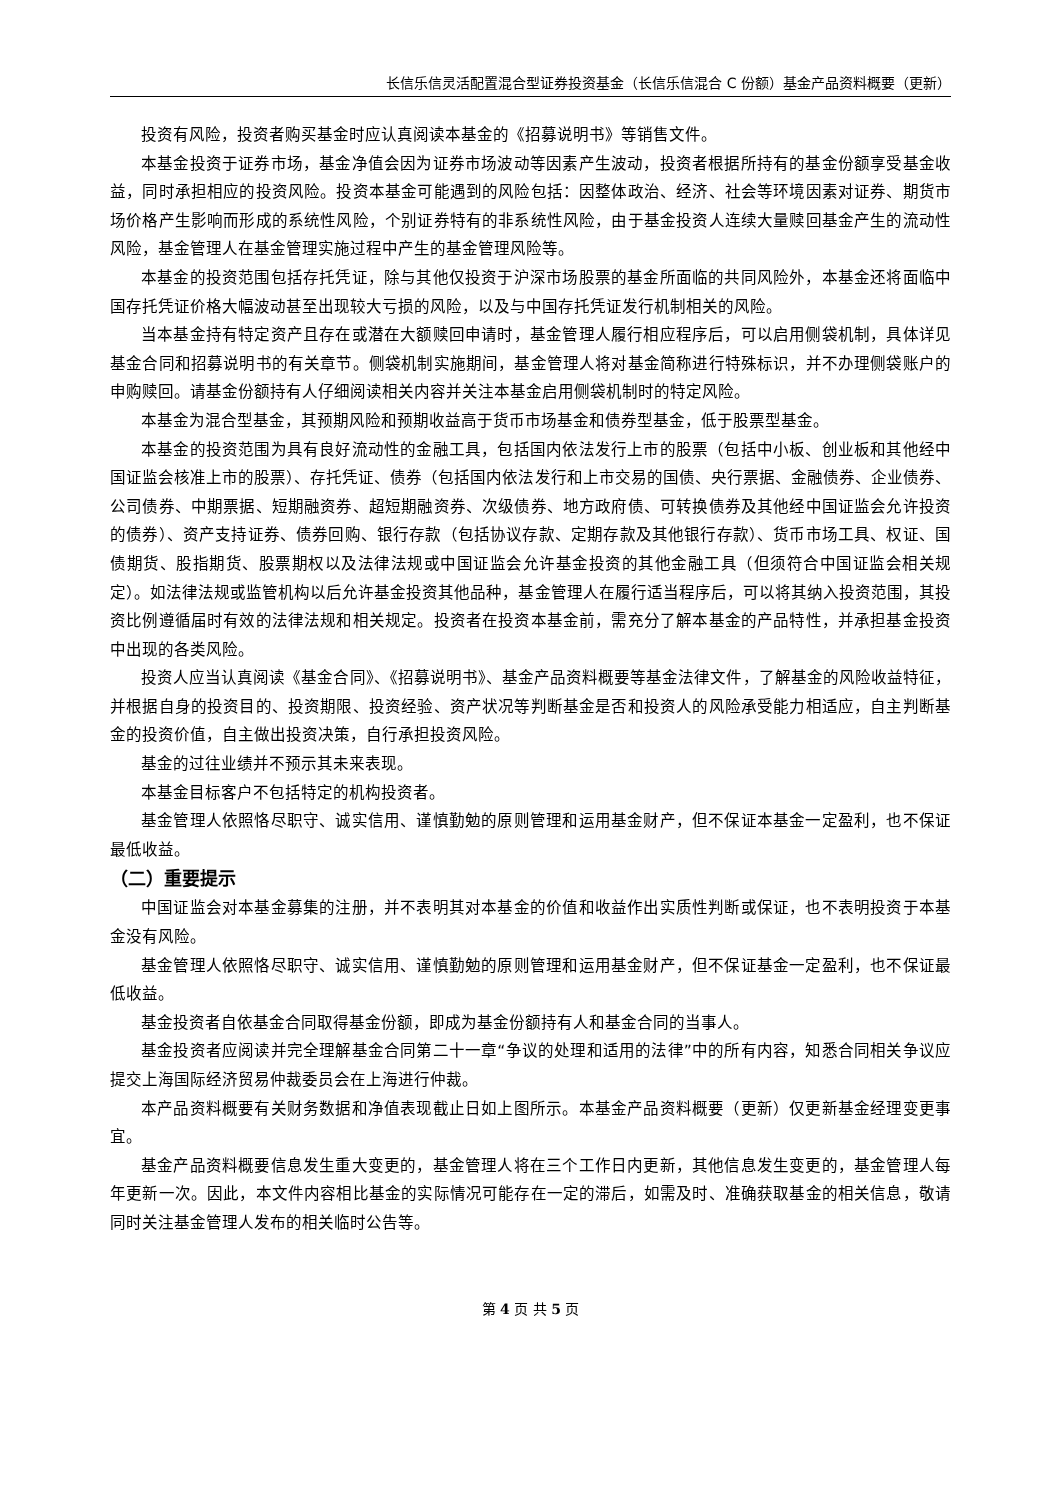长信乐信灵活配置混合型证券投资基金（长信乐信混合 C 份额）基金产品资料概要（更新）
投资有风险，投资者购买基金时应认真阅读本基金的《招募说明书》等销售文件。
本基金投资于证券市场，基金净值会因为证券市场波动等因素产生波动，投资者根据所持有的基金份额享受基金收益，同时承担相应的投资风险。投资本基金可能遇到的风险包括：因整体政治、经济、社会等环境因素对证券、期货市场价格产生影响而形成的系统性风险，个别证券特有的非系统性风险，由于基金投资人连续大量赎回基金产生的流动性风险，基金管理人在基金管理实施过程中产生的基金管理风险等。
本基金的投资范围包括存托凭证，除与其他仅投资于沪深市场股票的基金所面临的共同风险外，本基金还将面临中国存托凭证价格大幅波动甚至出现较大亏损的风险，以及与中国存托凭证发行机制相关的风险。
当本基金持有特定资产且存在或潜在大额赎回申请时，基金管理人履行相应程序后，可以启用侧袋机制，具体详见基金合同和招募说明书的有关章节。侧袋机制实施期间，基金管理人将对基金简称进行特殊标识，并不办理侧袋账户的申购赎回。请基金份额持有人仔细阅读相关内容并关注本基金启用侧袋机制时的特定风险。
本基金为混合型基金，其预期风险和预期收益高于货币市场基金和债券型基金，低于股票型基金。
本基金的投资范围为具有良好流动性的金融工具，包括国内依法发行上市的股票（包括中小板、创业板和其他经中国证监会核准上市的股票）、存托凭证、债券（包括国内依法发行和上市交易的国债、央行票据、金融债券、企业债券、公司债券、中期票据、短期融资券、超短期融资券、次级债券、地方政府债、可转换债券及其他经中国证监会允许投资的债券）、资产支持证券、债券回购、银行存款（包括协议存款、定期存款及其他银行存款）、货币市场工具、权证、国债期货、股指期货、股票期权以及法律法规或中国证监会允许基金投资的其他金融工具（但须符合中国证监会相关规定）。如法律法规或监管机构以后允许基金投资其他品种，基金管理人在履行适当程序后，可以将其纳入投资范围，其投资比例遵循届时有效的法律法规和相关规定。投资者在投资本基金前，需充分了解本基金的产品特性，并承担基金投资中出现的各类风险。
投资人应当认真阅读《基金合同》、《招募说明书》、基金产品资料概要等基金法律文件，了解基金的风险收益特征，并根据自身的投资目的、投资期限、投资经验、资产状况等判断基金是否和投资人的风险承受能力相适应，自主判断基金的投资价值，自主做出投资决策，自行承担投资风险。
基金的过往业绩并不预示其未来表现。
本基金目标客户不包括特定的机构投资者。
基金管理人依照恪尽职守、诚实信用、谨慎勤勉的原则管理和运用基金财产，但不保证本基金一定盈利，也不保证最低收益。
（二）重要提示
中国证监会对本基金募集的注册，并不表明其对本基金的价值和收益作出实质性判断或保证，也不表明投资于本基金没有风险。
基金管理人依照恪尽职守、诚实信用、谨慎勤勉的原则管理和运用基金财产，但不保证基金一定盈利，也不保证最低收益。
基金投资者自依基金合同取得基金份额，即成为基金份额持有人和基金合同的当事人。
基金投资者应阅读并完全理解基金合同第二十一章“争议的处理和适用的法律”中的所有内容，知悉合同相关争议应提交上海国际经济贸易仲裁委员会在上海进行仲裁。
本产品资料概要有关财务数据和净值表现截止日如上图所示。本基金产品资料概要（更新）仅更新基金经理变更事宜。
基金产品资料概要信息发生重大变更的，基金管理人将在三个工作日内更新，其他信息发生变更的，基金管理人每年更新一次。因此，本文件内容相比基金的实际情况可能存在一定的滞后，如需及时、准确获取基金的相关信息，敬请同时关注基金管理人发布的相关临时公告等。
第 4 页 共 5 页